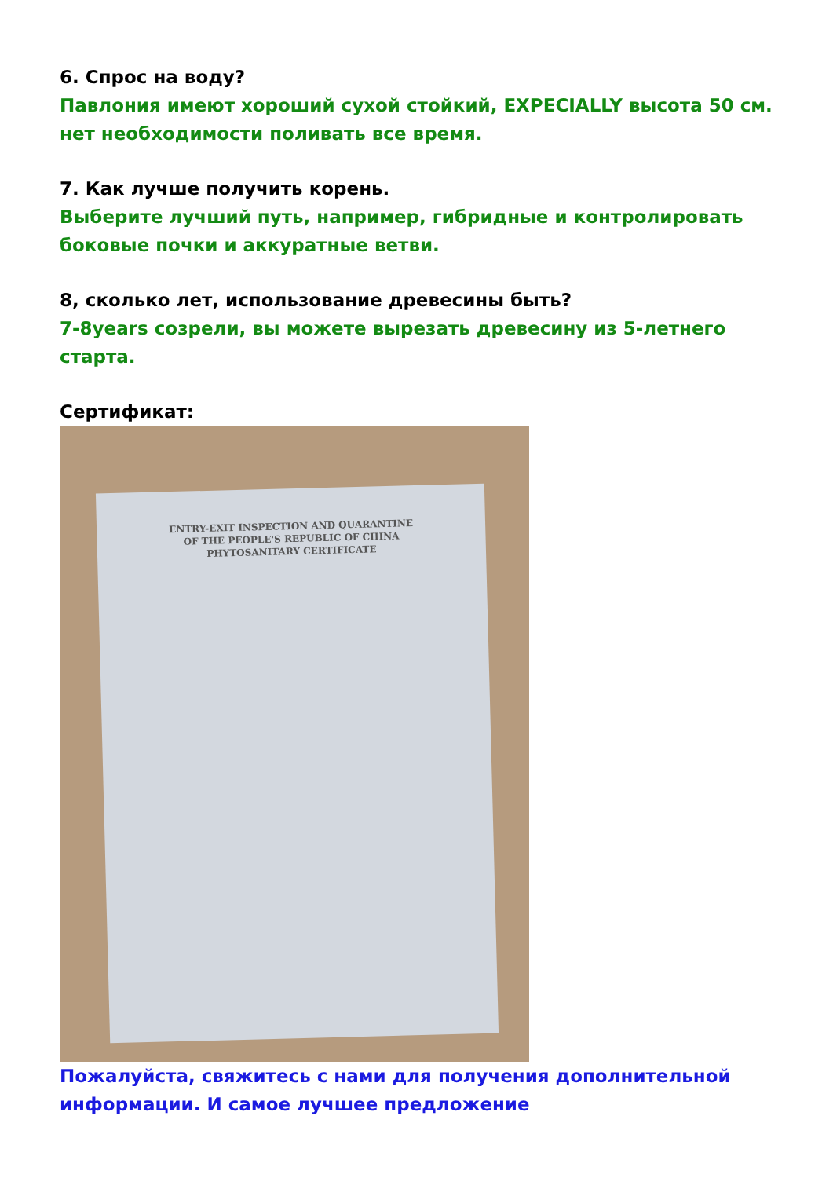6. Спрос на воду?
Павлония имеют хороший сухой стойкий, EXPECIALLY высота 50 см. нет необходимости поливать все время.
7. Как лучше получить корень.
Выберите лучший путь, например, гибридные и контролировать боковые почки и аккуратные ветви.
8, сколько лет, использование древесины быть?
7-8years созрели, вы можете вырезать древесину из 5-летнего старта.
Сертификат:
ENTRY-EXIT INSPECTION AND QUARANTINE
OF THE PEOPLE'S REPUBLIC OF CHINA
PHYTOSANITARY CERTIFICATE
Пожалуйста, свяжитесь с нами для получения дополнительной информации. И самое лучшее предложение